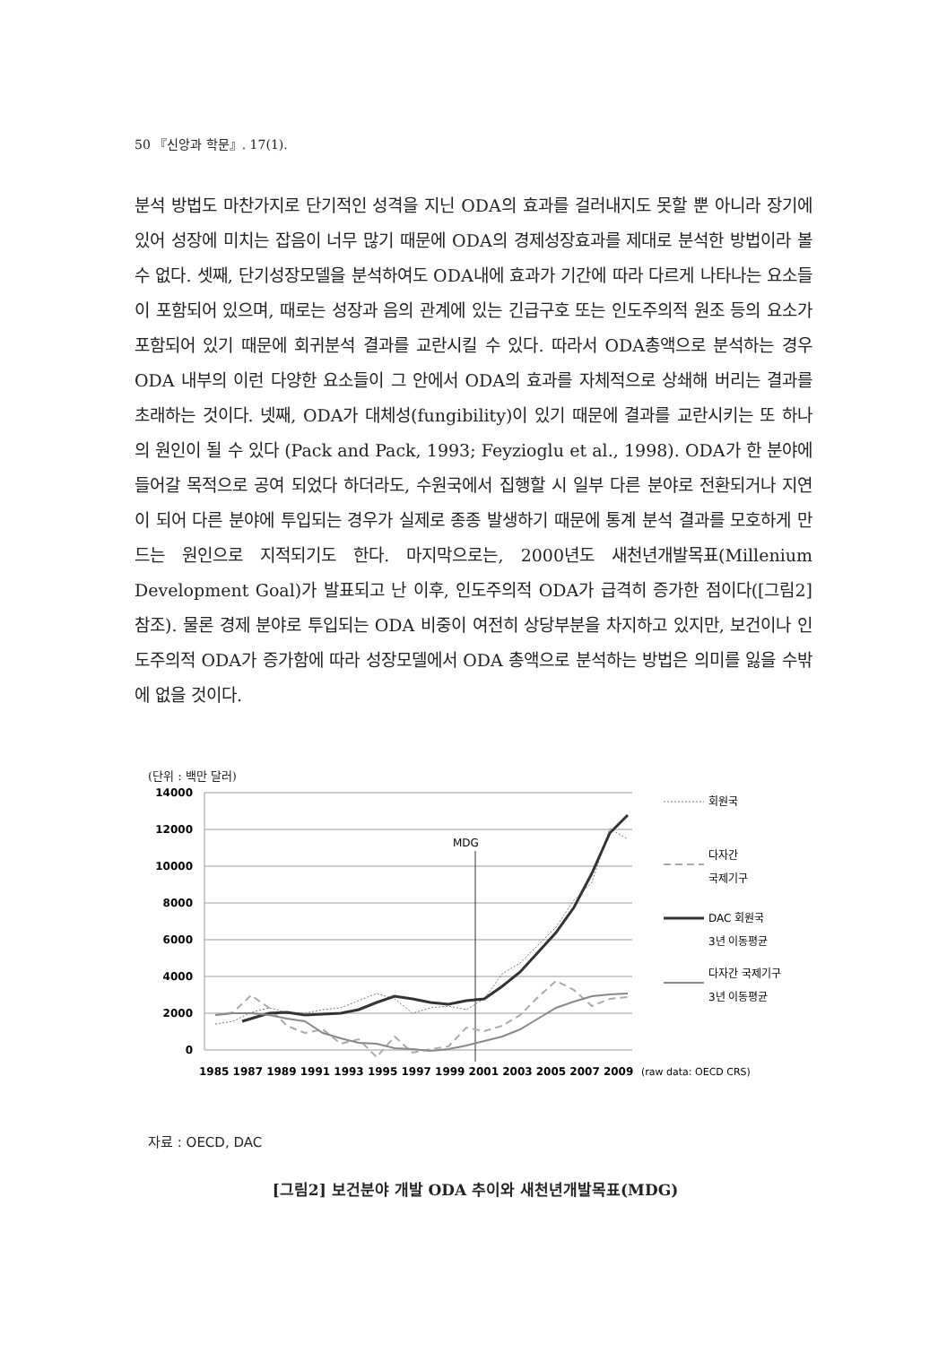50 『신앙과 학문』. 17(1).
분석 방법도 마찬가지로 단기적인 성격을 지닌 ODA의 효과를 걸러내지도 못할 뿐 아니라 장기에 있어 성장에 미치는 잡음이 너무 많기 때문에 ODA의 경제성장효과를 제대로 분석한 방법이라 볼 수 없다. 셋째, 단기성장모델을 분석하여도 ODA내에 효과가 기간에 따라 다르게 나타나는 요소들이 포함되어 있으며, 때로는 성장과 음의 관계에 있는 긴급구호 또는 인도주의적 원조 등의 요소가 포함되어 있기 때문에 회귀분석 결과를 교란시킬 수 있다. 따라서 ODA총액으로 분석하는 경우 ODA 내부의 이런 다양한 요소들이 그 안에서 ODA의 효과를 자체적으로 상쇄해 버리는 결과를 초래하는 것이다. 넷째, ODA가 대체성(fungibility)이 있기 때문에 결과를 교란시키는 또 하나의 원인이 될 수 있다 (Pack and Pack, 1993; Feyzioglu et al., 1998). ODA가 한 분야에 들어갈 목적으로 공여 되었다 하더라도, 수원국에서 집행할 시 일부 다른 분야로 전환되거나 지연이 되어 다른 분야에 투입되는 경우가 실제로 종종 발생하기 때문에 통계 분석 결과를 모호하게 만드는 원인으로 지적되기도 한다. 마지막으로는, 2000년도 새천년개발목표(Millenium Development Goal)가 발표되고 난 이후, 인도주의적 ODA가 급격히 증가한 점이다([그림2] 참조). 물론 경제 분야로 투입되는 ODA 비중이 여전히 상당부분을 차지하고 있지만, 보건이나 인도주의적 ODA가 증가함에 따라 성장모델에서 ODA 총액으로 분석하는 방법은 의미를 잃을 수밖에 없을 것이다.
(단위 : 백만 달러)
14000
12000
10000
8000
6000
4000
2000
0
MDG
1985 1987 1989 1991 1993 1995 1997 1999 2001 2003 2005 2007 2009
(raw data: OECD CRS)
회원국
다자간
국제기구
DAC 회원국
3년 이동평균
다자간 국제기구
3년 이동평균
자료 : OECD, DAC
[그림2] 보건분야 개발 ODA 추이와 새천년개발목표(MDG)